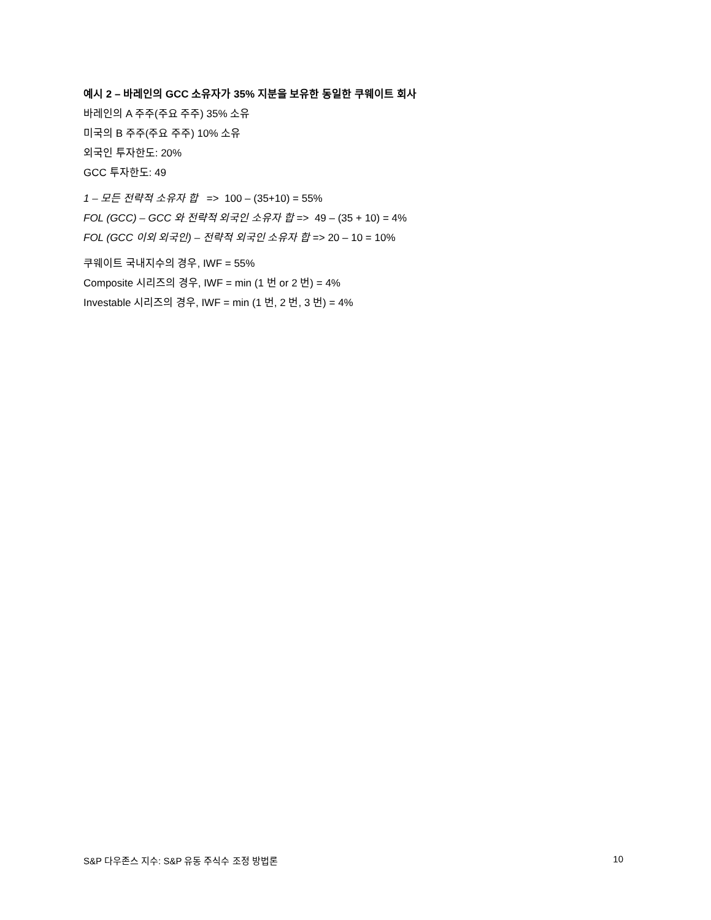예시 2 – 바레인의 GCC 소유자가 35% 지분을 보유한 동일한 쿠웨이트 회사
바레인의 A 주주(주요 주주) 35% 소유
미국의 B 주주(주요 주주) 10% 소유
외국인 투자한도: 20%
GCC 투자한도: 49
1 – 모든 전략적 소유자 합 => 100 – (35+10) = 55%
FOL (GCC) – GCC 와 전략적 외국인 소유자 합 => 49 – (35 + 10) = 4%
FOL (GCC 이외 외국인) – 전략적 외국인 소유자 합 => 20 – 10 = 10%
쿠웨이트 국내지수의 경우, IWF = 55%
Composite 시리즈의 경우, IWF = min (1 번 or 2 번) = 4%
Investable 시리즈의 경우, IWF = min (1 번, 2 번, 3 번) = 4%
S&P 다우존스 지수: S&P 유동 주식수 조정 방법론 10